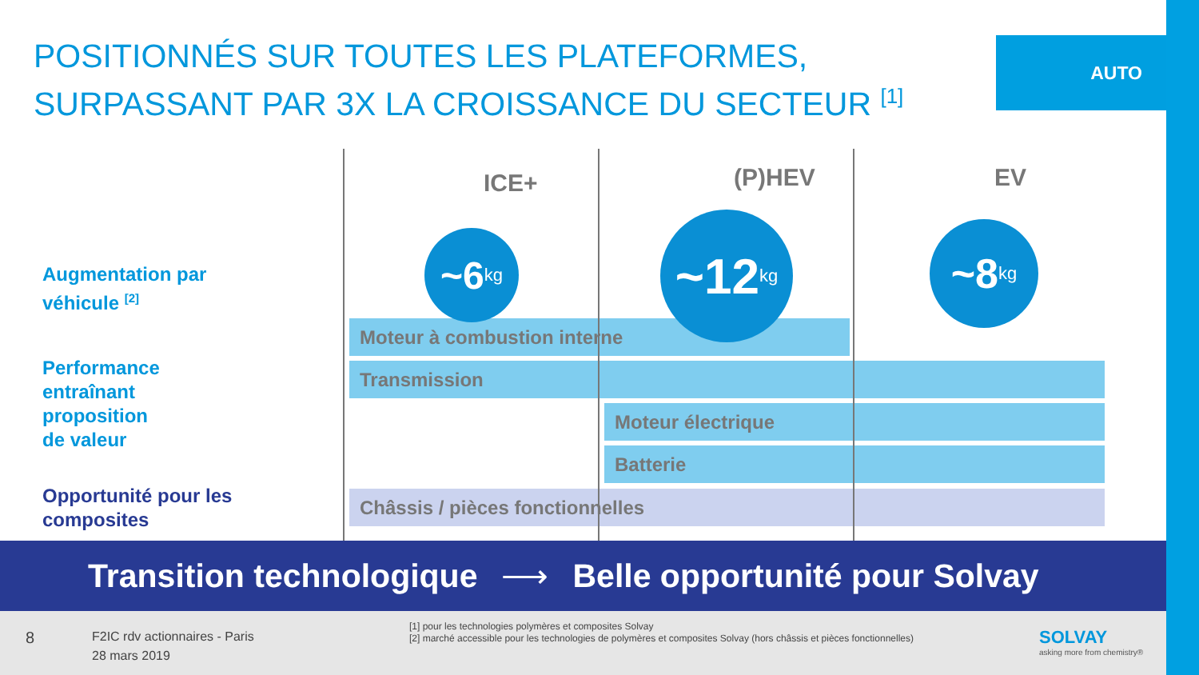AUTO
POSITIONNÉS SUR TOUTES LES PLATEFORMES,
SURPASSANT PAR 3X LA CROISSANCE DU SECTEUR <sup>[1]</sup>
Augmentation par
véhicule <sup>[2]</sup>
Performance
entraînant
proposition
de valeur
Opportunité pour les
composites
ICE+ (P)HEV EV
Moteur à combustion interne
Transmission
Moteur électrique
Batterie
Châssis / pièces fonctionnelles
~6 kg
~12 kg
~8 kg
Transition technologique ⟶ Belle opportunité pour Solvay
8
F2IC rdv actionnaires - Paris
28 mars 2019
[1] pour les technologies polymères et composites Solvay
[2] marché accessible pour les technologies de polymères et composites Solvay (hors châssis et pièces fonctionnelles)
SOLVAY
asking more from chemistry®